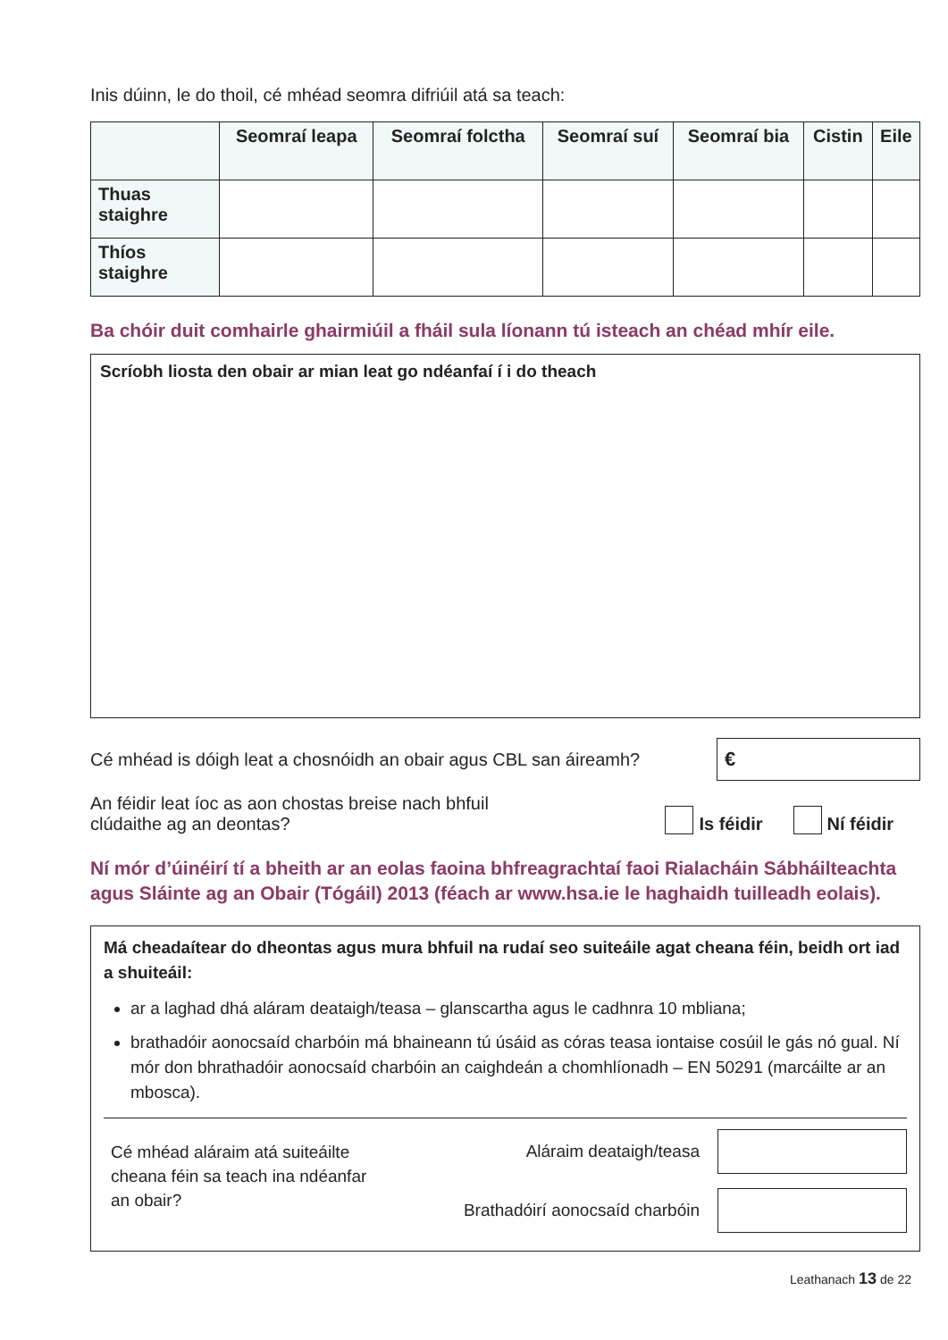Inis dúinn, le do thoil, cé mhéad seomra difriúil atá sa teach:
| | Seomraí leapa | Seomraí folctha | Seomraí suí | Seomraí bia | Cistin | Eile |
| --- | --- | --- | --- | --- | --- | --- |
| Thuas staighre | | | | | | |
| Thíos staighre | | | | | | |
Ba chóir duit comhairle ghairmiúil a fháil sula líonann tú isteach an chéad mhír eile.
Scríobh liosta den obair ar mian leat go ndéanfaí í i do theach
Cé mhéad is dóigh leat a chosnóidh an obair agus CBL san áireamh?
€
An féidir leat íoc as aon chostas breise nach bhfuil
clúdaithe ag an deontas?
Is féidir Ní féidir
Ní mór d’úinéirí tí a bheith ar an eolas faoina bhfreagrachtaí faoi Rialacháin Sábháilteachta agus Sláinte ag an Obair (Tógáil) 2013 (féach ar www.hsa.ie le haghaidh tuilleadh eolais).
Má cheadaítear do dheontas agus mura bhfuil na rudaí seo suiteáile agat cheana féin, beidh ort iad a shuiteáil:
ar a laghad dhá aláram deataigh/teasa – glanscartha agus le cadhnra 10 mbliana;
brathadóir aonocsaíd charbóin má bhaineann tú úsáid as córas teasa iontaise cosúil le gás nó gual. Ní mór don bhrathadóir aonocsaíd charbóin an caighdeán a chomhlíonadh – EN 50291 (marcáilte ar an mbosca).
Cé mhéad aláraim atá suiteáilte cheana féin sa teach ina ndéanfar an obair?
Aláraim deataigh/teasa
Brathadóirí aonocsaíd charbóin
Leathanach 13 de 22